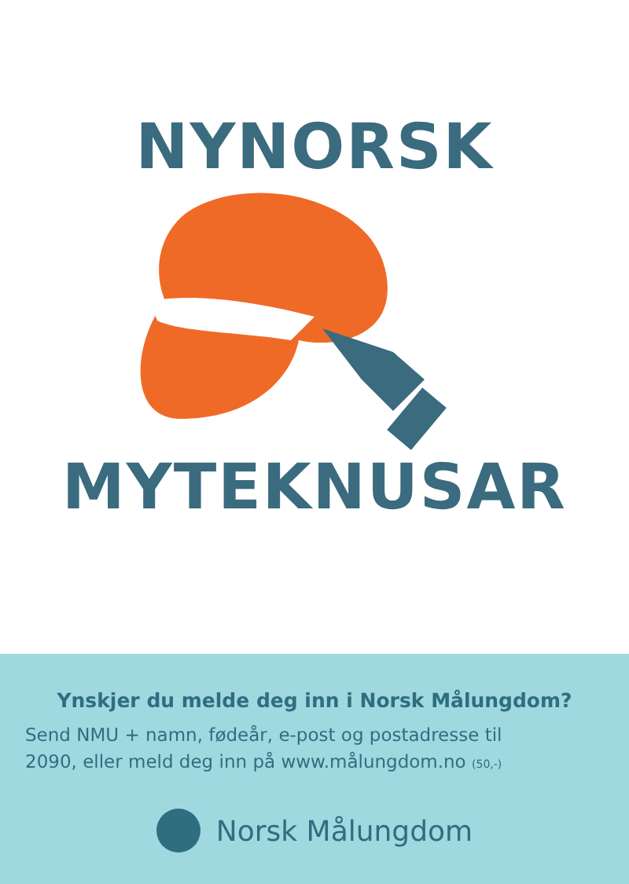NYNORSK
MYTEKNUSAR
Ynskjer du melde deg inn i Norsk Målungdom?
Send NMU + namn, fødeår, e-post og postadresse til
2090, eller meld deg inn på www.målungdom.no (50,-)
Norsk Målungdom